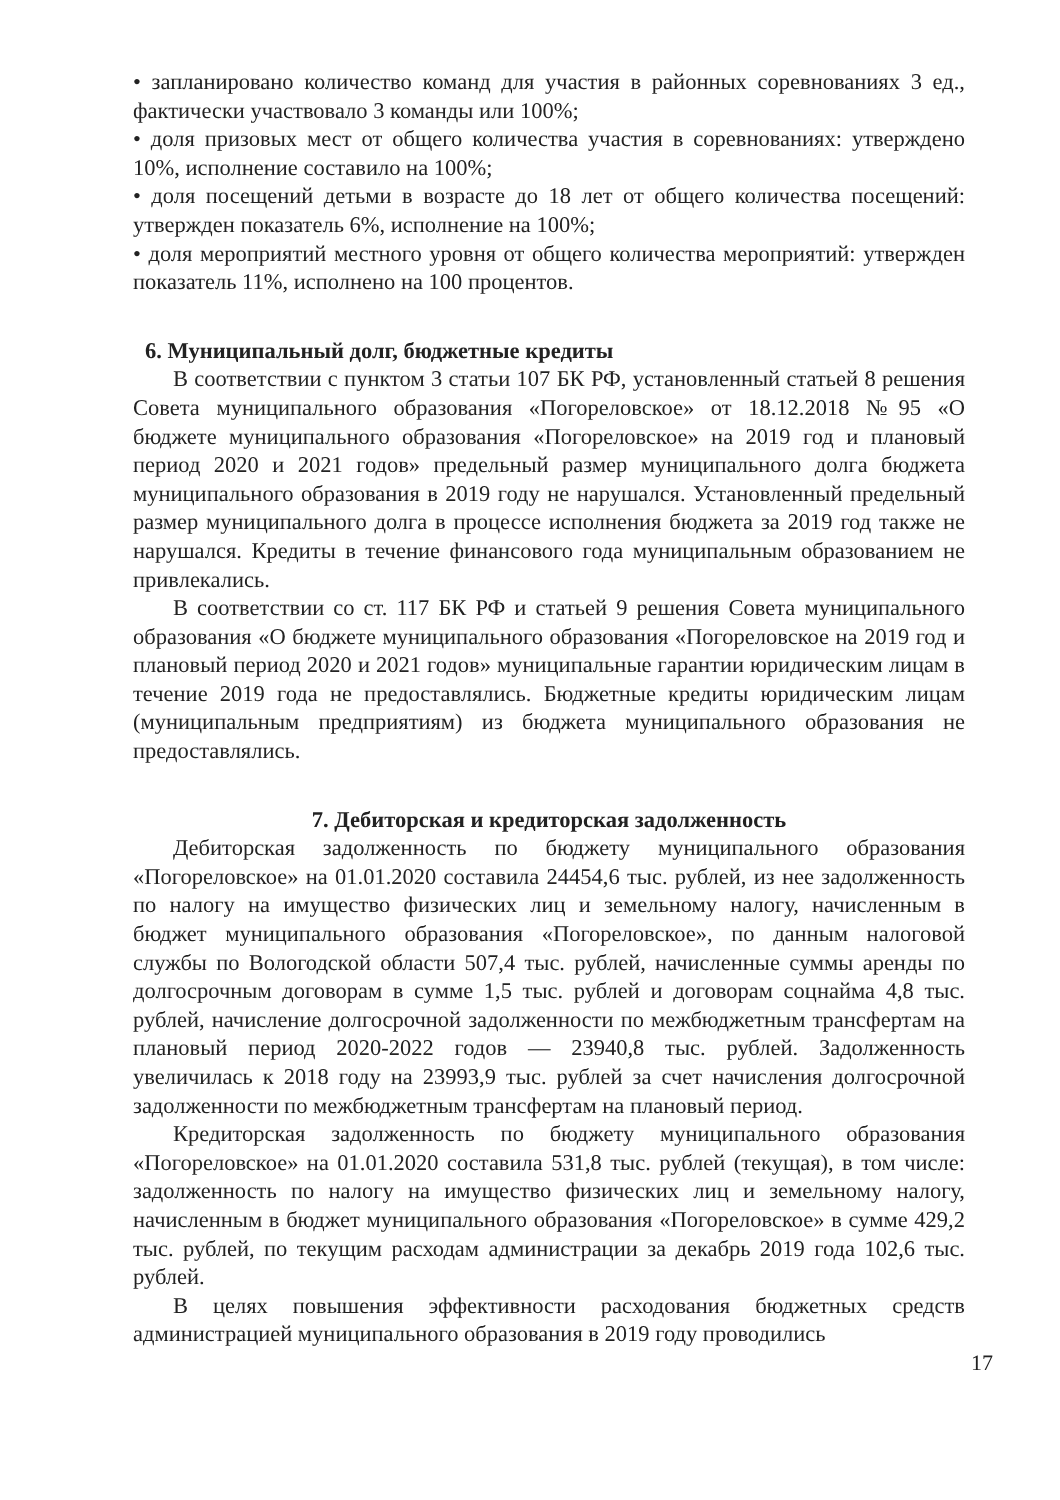• запланировано количество команд для участия в районных соревнованиях 3 ед., фактически участвовало 3 команды или 100%;
• доля призовых мест от общего количества участия в соревнованиях: утверждено 10%, исполнение составило на 100%;
• доля посещений детьми в возрасте до 18 лет от общего количества посещений: утвержден показатель 6%, исполнение на 100%;
• доля мероприятий местного уровня от общего количества мероприятий: утвержден показатель 11%, исполнено на 100 процентов.
6. Муниципальный долг, бюджетные кредиты
В соответствии с пунктом 3 статьи 107 БК РФ, установленный статьей 8 решения Совета муниципального образования «Погореловское» от 18.12.2018 №95 «О бюджете муниципального образования «Погореловское» на 2019 год и плановый период 2020 и 2021 годов» предельный размер муниципального долга бюджета муниципального образования в 2019 году не нарушался. Установленный предельный размер муниципального долга в процессе исполнения бюджета за 2019 год также не нарушался. Кредиты в течение финансового года муниципальным образованием не привлекались.
В соответствии со ст. 117 БК РФ и статьей 9 решения Совета муниципального образования «О бюджете муниципального образования «Погореловское на 2019 год и плановый период 2020 и 2021 годов» муниципальные гарантии юридическим лицам в течение 2019 года не предоставлялись. Бюджетные кредиты юридическим лицам (муниципальным предприятиям) из бюджета муниципального образования не предоставлялись.
7. Дебиторская и кредиторская задолженность
Дебиторская задолженность по бюджету муниципального образования «Погореловское» на 01.01.2020 составила 24454,6 тыс. рублей, из нее задолженность по налогу на имущество физических лиц и земельному налогу, начисленным в бюджет муниципального образования «Погореловское», по данным налоговой службы по Вологодской области 507,4 тыс. рублей, начисленные суммы аренды по долгосрочным договорам в сумме 1,5 тыс. рублей и договорам соцнайма 4,8 тыс. рублей, начисление долгосрочной задолженности по межбюджетным трансфертам на плановый период 2020-2022 годов — 23940,8 тыс. рублей. Задолженность увеличилась к 2018 году на 23993,9 тыс. рублей за счет начисления долгосрочной задолженности по межбюджетным трансфертам на плановый период.
Кредиторская задолженность по бюджету муниципального образования «Погореловское» на 01.01.2020 составила 531,8 тыс. рублей (текущая), в том числе: задолженность по налогу на имущество физических лиц и земельному налогу, начисленным в бюджет муниципального образования «Погореловское» в сумме 429,2 тыс. рублей, по текущим расходам администрации за декабрь 2019 года 102,6 тыс. рублей.
В целях повышения эффективности расходования бюджетных средств администрацией муниципального образования в 2019 году проводились
17